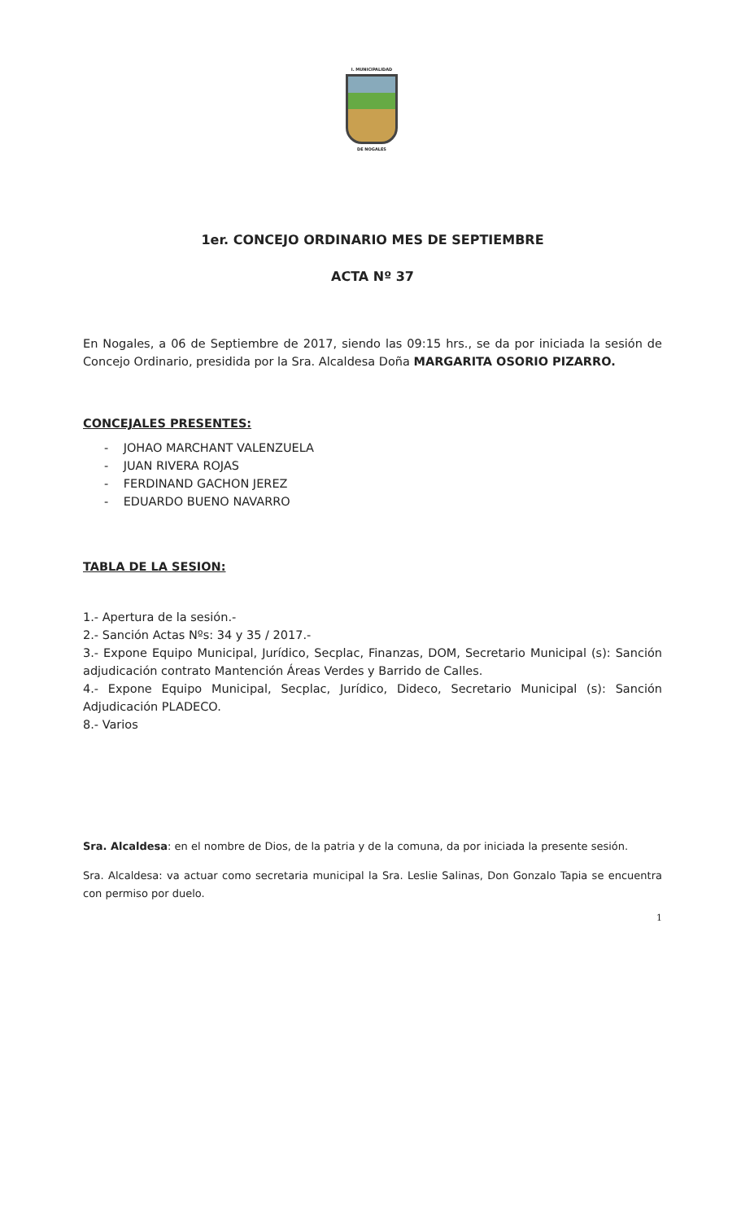I. MUNICIPALIDAD
DE NOGALES
1er. CONCEJO ORDINARIO MES DE SEPTIEMBRE
ACTA Nº 37
En Nogales, a 06 de Septiembre de 2017, siendo las 09:15 hrs., se da por iniciada la sesión de Concejo Ordinario, presidida por la Sra. Alcaldesa Doña MARGARITA OSORIO PIZARRO.
CONCEJALES PRESENTES:
- JOHAO MARCHANT VALENZUELA
- JUAN RIVERA ROJAS
- FERDINAND GACHON JEREZ
- EDUARDO BUENO NAVARRO
TABLA DE LA SESION:
1.- Apertura de la sesión.-
2.- Sanción Actas Nºs: 34 y 35 / 2017.-
3.- Expone Equipo Municipal, Jurídico, Secplac, Finanzas, DOM, Secretario Municipal (s): Sanción adjudicación contrato Mantención Áreas Verdes y Barrido de Calles.
4.- Expone Equipo Municipal, Secplac, Jurídico, Dideco, Secretario Municipal (s): Sanción Adjudicación PLADECO.
8.- Varios
Sra. Alcaldesa: en el nombre de Dios, de la patria y de la comuna, da por iniciada la presente sesión.
Sra. Alcaldesa: va actuar como secretaria municipal la Sra. Leslie Salinas, Don Gonzalo Tapia se encuentra con permiso por duelo.
1